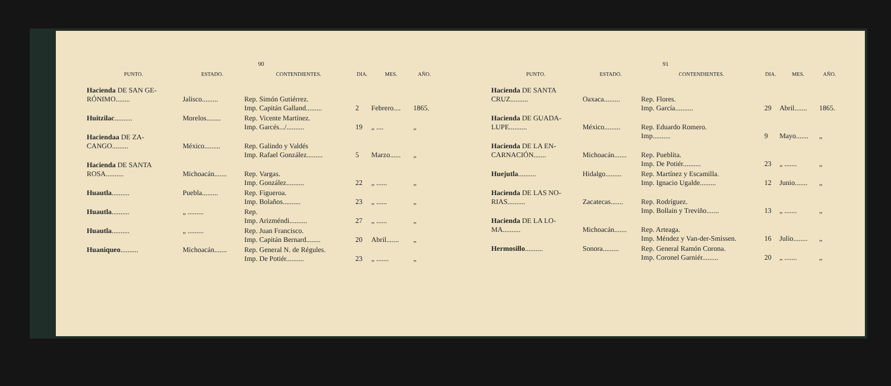90
| PUNTO. | ESTADO. | CONTENDIENTES. | DIA. | MES. | AÑO. |
| --- | --- | --- | --- | --- | --- |
| Hacienda DE SAN GE- RÓNIMO........ | Jalisco......... | Rep. Simón Gutiérrez. Imp. Capitán Galland......... | 2 | Febrero.... | 1865. |
| Huitzilac .......... | Morelos........ | Rep. Vicente Martínez. Imp. Garcés.../.......... | 19 | „ .... | „ |
| Haciendaa DE ZA- CANGO......... | México......... | Rep. Galindo y Valdés Imp. Rafael González......... | 5 | Marzo...... | „ |
| Hacienda DE SANTA ROSA.......... | Michoacán....... | Rep. Vargas. Imp. González.......... | 22 | „ ...... | „ |
| Huautla .......... | Puebla......... | Rep. Figueroa. Imp. Bolaños.......... | 23 | „ ...... | „ |
| Huautla .......... | „ ......... | Rep. Imp. Arizméndi.......... | 27 | „ ...... | „ |
| Huautla .......... | „ ......... | Rep. Juan Francisco. Imp. Capitán Bernard........ | 20 | Abril....... | „ |
| Huaniqueo .......... | Michoacán....... | Rep. General N. de Régules. Imp. De Potiér.......... | 23 | „ ....... | „ |
91
| PUNTO. | ESTADO. | CONTENDIENTES. | DIA. | MES. | AÑO. |
| --- | --- | --- | --- | --- | --- |
| Hacienda DE SANTA CRUZ.......... | Oaxaca......... | Rep. Flores. Imp. García.......... | 29 | Abril....... | 1865. |
| Hacienda DE GUADA- LUPE.......... | México......... | Rep. Eduardo Romero. Imp.......... | 9 | Mayo....... | „ |
| Hacienda DE LA EN- CARNACIÓN....... | Michoacán....... | Rep. Pueblita. Imp. De Potiér.......... | 23 | „ ....... | „ |
| Huejutla .......... | Hidalgo......... | Rep. Martínez y Escamilla. Imp. Ignacio Ugalde......... | 12 | Junio....... | „ |
| Hacienda DE LAS NO- RIAS.......... | Zacatecas....... | Rep. Rodríguez. Imp. Bollain y Treviño....... | 13 | „ ....... | „ |
| Hacienda DE LA LO- MA.......... | Michoacán....... | Rep. Arteaga. Imp. Méndez y Van-der-Smissen. | 16 | Julio........ | „ |
| Hermosillo .......... | Sonora......... | Rep. General Ramón Corona. Imp. Coronel Garniér......... | 20 | „ ....... | „ |